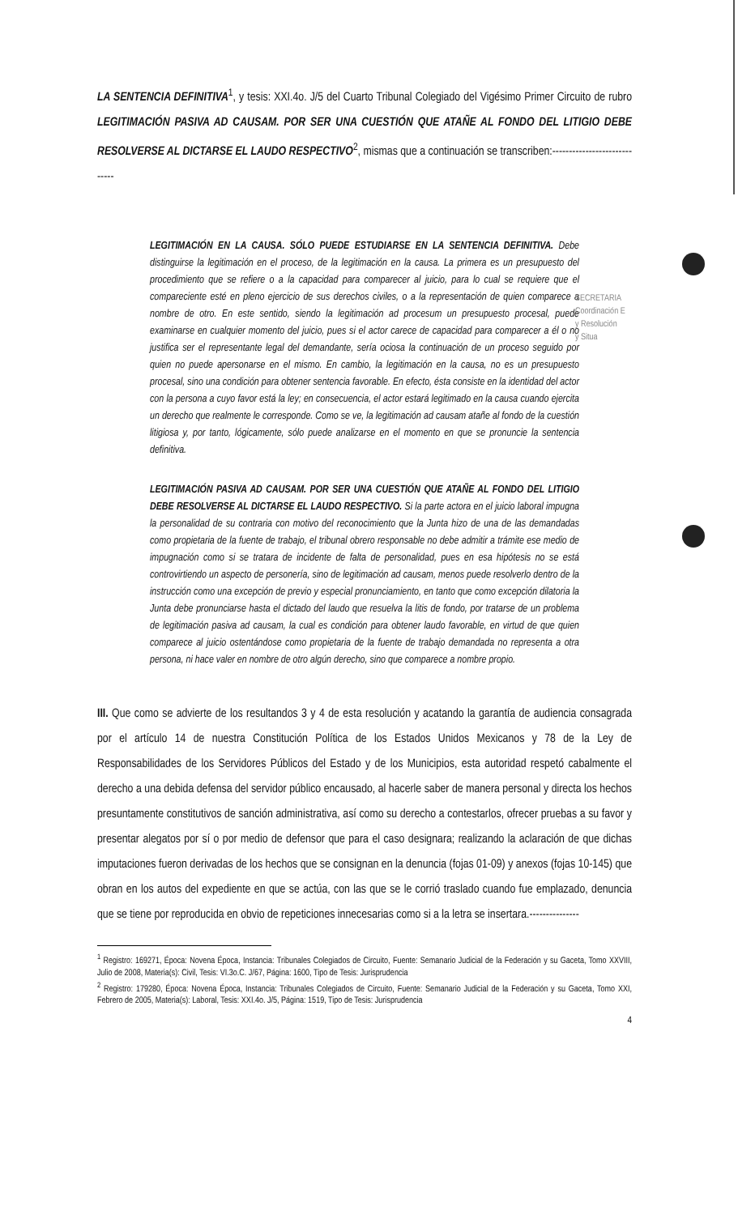LA SENTENCIA DEFINITIVA<sup>1</sup>, y tesis: XXI.4o. J/5 del Cuarto Tribunal Colegiado del Vigésimo Primer Circuito de rubro LEGITIMACIÓN PASIVA AD CAUSAM. POR SER UNA CUESTIÓN QUE ATAÑE AL FONDO DEL LITIGIO DEBE RESOLVERSE AL DICTARSE EL LAUDO RESPECTIVO<sup>2</sup>, mismas que a continuación se transcriben:-----------------------------
LEGITIMACIÓN EN LA CAUSA. SÓLO PUEDE ESTUDIARSE EN LA SENTENCIA DEFINITIVA. Debe distinguirse la legitimación en el proceso, de la legitimación en la causa. La primera es un presupuesto del procedimiento que se refiere o a la capacidad para comparecer al juicio, para lo cual se requiere que el compareciente esté en pleno ejercicio de sus derechos civiles, o a la representación de quien comparece a nombre de otro. En este sentido, siendo la legitimación ad procesum un presupuesto procesal, puede examinarse en cualquier momento del juicio, pues si el actor carece de capacidad para comparecer a él o no justifica ser el representante legal del demandante, sería ociosa la continuación de un proceso seguido por quien no puede apersonarse en el mismo. En cambio, la legitimación en la causa, no es un presupuesto procesal, sino una condición para obtener sentencia favorable. En efecto, ésta consiste en la identidad del actor con la persona a cuyo favor está la ley; en consecuencia, el actor estará legitimado en la causa cuando ejercita un derecho que realmente le corresponde. Como se ve, la legitimación ad causam atañe al fondo de la cuestión litigiosa y, por tanto, lógicamente, sólo puede analizarse en el momento en que se pronuncie la sentencia definitiva.
LEGITIMACIÓN PASIVA AD CAUSAM. POR SER UNA CUESTIÓN QUE ATAÑE AL FONDO DEL LITIGIO DEBE RESOLVERSE AL DICTARSE EL LAUDO RESPECTIVO. Si la parte actora en el juicio laboral impugna la personalidad de su contraria con motivo del reconocimiento que la Junta hizo de una de las demandadas como propietaria de la fuente de trabajo, el tribunal obrero responsable no debe admitir a trámite ese medio de impugnación como si se tratara de incidente de falta de personalidad, pues en esa hipótesis no se está controvirtiendo un aspecto de personería, sino de legitimación ad causam, menos puede resolverlo dentro de la instrucción como una excepción de previo y especial pronunciamiento, en tanto que como excepción dilatoria la Junta debe pronunciarse hasta el dictado del laudo que resuelva la litis de fondo, por tratarse de un problema de legitimación pasiva ad causam, la cual es condición para obtener laudo favorable, en virtud de que quien comparece al juicio ostentándose como propietaria de la fuente de trabajo demandada no representa a otra persona, ni hace valer en nombre de otro algún derecho, sino que comparece a nombre propio.
III. Que como se advierte de los resultandos 3 y 4 de esta resolución y acatando la garantía de audiencia consagrada por el artículo 14 de nuestra Constitución Política de los Estados Unidos Mexicanos y 78 de la Ley de Responsabilidades de los Servidores Públicos del Estado y de los Municipios, esta autoridad respetó cabalmente el derecho a una debida defensa del servidor público encausado, al hacerle saber de manera personal y directa los hechos presuntamente constitutivos de sanción administrativa, así como su derecho a contestarlos, ofrecer pruebas a su favor y presentar alegatos por sí o por medio de defensor que para el caso designara; realizando la aclaración de que dichas imputaciones fueron derivadas de los hechos que se consignan en la denuncia (fojas 01-09) y anexos (fojas 10-145) que obran en los autos del expediente en que se actúa, con las que se le corrió traslado cuando fue emplazado, denuncia que se tiene por reproducida en obvio de repeticiones innecesarias como si a la letra se insertara.---------------
<sup>1</sup> Registro: 169271, Época: Novena Época, Instancia: Tribunales Colegiados de Circuito, Fuente: Semanario Judicial de la Federación y su Gaceta, Tomo XXVIII, Julio de 2008, Materia(s): Civil, Tesis: VI.3o.C. J/67, Página: 1600, Tipo de Tesis: Jurisprudencia
<sup>2</sup> Registro: 179280, Época: Novena Época, Instancia: Tribunales Colegiados de Circuito, Fuente: Semanario Judicial de la Federación y su Gaceta, Tomo XXI, Febrero de 2005, Materia(s): Laboral, Tesis: XXI.4o. J/5, Página: 1519, Tipo de Tesis: Jurisprudencia
4
SECRETARIA
Coordinación E
y Resolución
y Situa